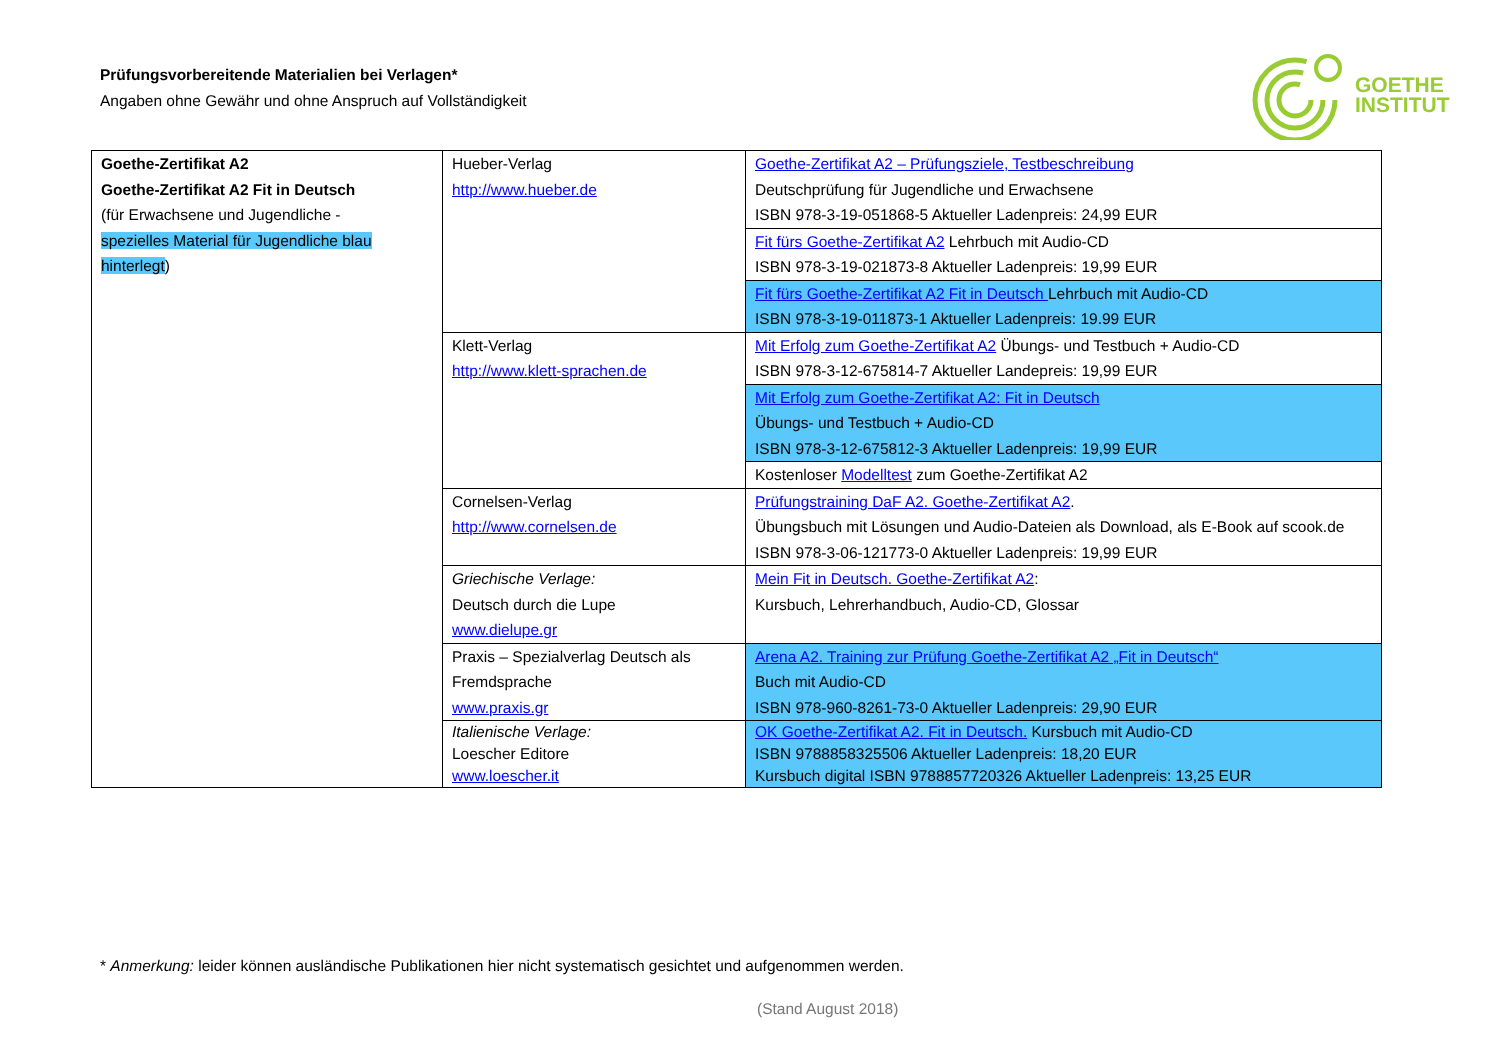Prüfungsvorbereitende Materialien bei Verlagen*
Angaben ohne Gewähr und ohne Anspruch auf Vollständigkeit
GOETHE
INSTITUT
| Goethe-Zertifikat A2 Goethe-Zertifikat A2 Fit in Deutsch (für Erwachsene und Jugendliche - spezielles Material für Jugendliche blau hinterlegt ) | Hueber-Verlag http://www.hueber.de | Goethe-Zertifikat A2 – Prüfungsziele, Testbeschreibung Deutschprüfung für Jugendliche und Erwachsene ISBN 978-3-19-051868-5 Aktueller Ladenpreis: 24,99 EUR |
| | | Fit fürs Goethe-Zertifikat A2 Lehrbuch mit Audio-CD ISBN 978-3-19-021873-8 Aktueller Ladenpreis: 19,99 EUR |
| | | Fit fürs Goethe-Zertifikat A2 Fit in Deutsch Lehrbuch mit Audio-CD ISBN 978-3-19-011873-1 Aktueller Ladenpreis: 19.99 EUR |
| | Klett-Verlag http://www.klett-sprachen.de | Mit Erfolg zum Goethe-Zertifikat A2 Übungs- und Testbuch + Audio-CD ISBN 978-3-12-675814-7 Aktueller Landepreis: 19,99 EUR |
| | | Mit Erfolg zum Goethe-Zertifikat A2: Fit in Deutsch Übungs- und Testbuch + Audio-CD ISBN 978-3-12-675812-3 Aktueller Ladenpreis: 19,99 EUR |
| | | Kostenloser Modelltest zum Goethe-Zertifikat A2 |
| | Cornelsen-Verlag http://www.cornelsen.de | Prüfungstraining DaF A2. Goethe-Zertifikat A2 . Übungsbuch mit Lösungen und Audio-Dateien als Download, als E-Book auf scook.de ISBN 978-3-06-121773-0 Aktueller Ladenpreis: 19,99 EUR |
| | Griechische Verlage: Deutsch durch die Lupe www.dielupe.gr | Mein Fit in Deutsch. Goethe-Zertifikat A2 : Kursbuch, Lehrerhandbuch, Audio-CD, Glossar |
| | Praxis – Spezialverlag Deutsch als Fremdsprache www.praxis.gr | Arena A2. Training zur Prüfung Goethe-Zertifikat A2 „Fit in Deutsch“ Buch mit Audio-CD ISBN 978-960-8261-73-0 Aktueller Ladenpreis: 29,90 EUR |
| | Italienische Verlage: Loescher Editore www.loescher.it | OK Goethe-Zertifikat A2. Fit in Deutsch. Kursbuch mit Audio-CD ISBN 9788858325506 Aktueller Ladenpreis: 18,20 EUR Kursbuch digital ISBN 9788857720326 Aktueller Ladenpreis: 13,25 EUR |
* Anmerkung: leider können ausländische Publikationen hier nicht systematisch gesichtet und aufgenommen werden.
(Stand August 2018)